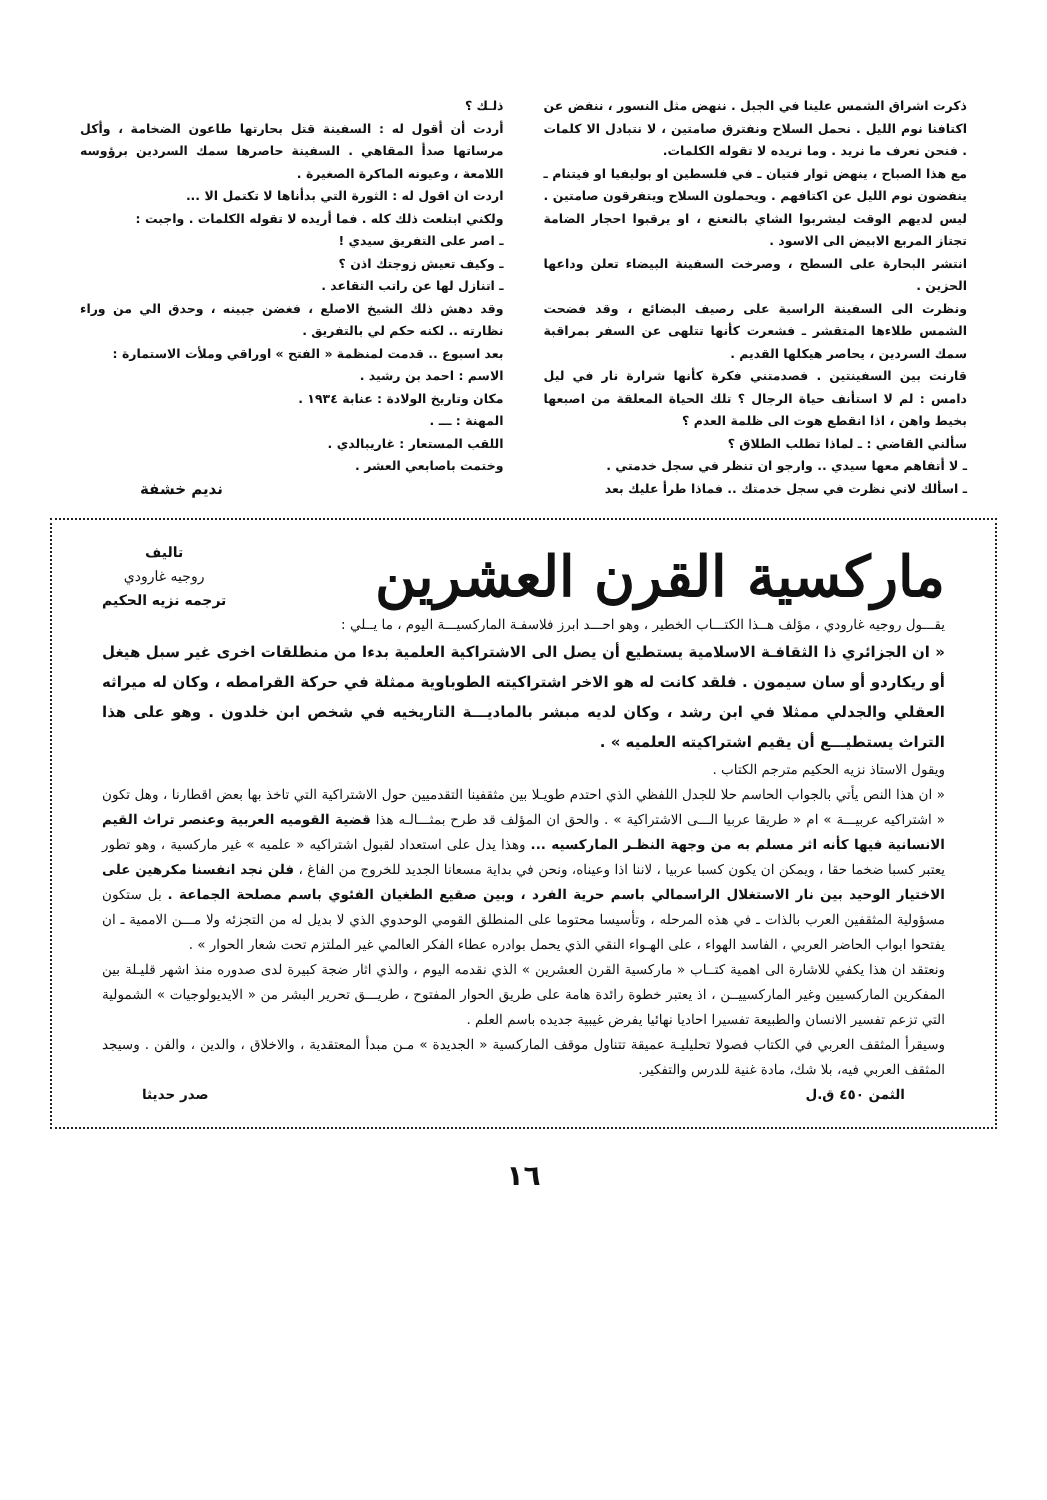ذكرت اشراق الشمس علينا في الجبل . ننهض مثل النسور ، ننفض عن اكتافنا نوم الليل . نحمل السلاح ونفترق صامتين ، لا نتبادل الا كلمات . فنحن نعرف ما نريد . وما نريده لا تقوله الكلمات.
مع هذا الصباح ، ينهض ثوار فتيان ـ في فلسطين او بوليفيا او فيتنام ـ ينفضون نوم الليل عن اكتافهم . ويحملون السلاح ويتفرقون صامتين . ليس لديهم الوقت ليشربوا الشاي بالنعنع ، او يرقبوا احجار الضامة تجتاز المربع الابيض الى الاسود .
انتشر البحارة على السطح ، وصرخت السفينة البيضاء تعلن وداعها الحزين .
ونظرت الى السفينة الراسية على رصيف البضائع ، وقد فضحت الشمس طلاءها المتقشر ـ فشعرت كأنها تتلهى عن السفر بمراقبة سمك السردين ، يحاصر هيكلها القديم .
قارنت بين السفينتين . فصدمتني فكرة كأنها شرارة نار في ليل دامس : لم لا استأنف حياة الرجال ؟ تلك الحياة المعلقة من اصبعها بخيط واهن ، اذا انقطع هوت الى ظلمة العدم ؟
سألني القاضي : ـ لماذا تطلب الطلاق ؟
ـ لا أتفاهم معها سيدي .. وارجو ان تنظر في سجل خدمتي .
ـ اسألك لاني نظرت في سجل خدمتك .. فماذا طرأ عليك بعد
ذلـك ؟
أردت أن أقول له : السفينة قتل بحارتها طاعون الضخامة ، وأكل مرساتها صدأ المقاهي . السفينة حاصرها سمك السردين برؤوسه اللامعة ، وعيونه الماكرة الصغيرة .
اردت ان اقول له : الثورة التي بدأناها لا تكتمل الا ...
ولكني ابتلعت ذلك كله . فما أريده لا تقوله الكلمات . واجبت :
ـ اصر على التفريق سيدي !
ـ وكيف تعيش زوجتك اذن ؟
ـ اتنازل لها عن راتب التقاعد .
وقد دهش ذلك الشيخ الاصلع ، فغضن جبينه ، وحدق الي من وراء نظارته .. لكنه حكم لي بالتفريق .
بعد اسبوع .. قدمت لمنظمة « الفتح » اوراقي وملأت الاستمارة :
الاسم : احمد بن رشيد .
مكان وتاريخ الولادة : عنابة ١٩٣٤ .
المهنة : ـــ .
اللقب المستعار : غاريبالدي .
وختمت باصابعي العشر .
نديم خشفة
ماركسية القرن العشرين
تاليف
روجيه غارودي
ترجمه نزيه الحكيم
يقـــول روجيه غارودي ، مؤلف هــذا الكتـــاب الخطير ، وهو احـــد ابرز فلاسفـة الماركسيـــة اليوم ، ما يــلي :
« ان الجزائري ذا الثقافـة الاسلامية يستطيع أن يصل الى الاشتراكية العلمية بدءا من منطلقات اخرى غير سبل هيغل أو ريكاردو أو سان سيمون . فلقد كانت له هو الاخر اشتراكيته الطوباوية ممثلة في حركة القرامطه ، وكان له ميراثه العقلي والجدلي ممثلا في ابن رشد ، وكان لديه مبشر بالماديـــة التاريخيه في شخص ابن خلدون . وهو على هذا التراث يستطيـــع أن يقيم اشتراكيته العلميه » .
ويقول الاستاذ نزيه الحكيم مترجم الكتاب .
« ان هذا النص يأتي بالجواب الحاسم حلا للجدل اللفظي الذي احتدم طويـلا بين مثقفينا التقدميين حول الاشتراكية التي تاخذ بها بعض اقطارنا ، وهل تكون « اشتراكيه عربيـــة » ام « طريقا عربيا الـــى الاشتراكية » . والحق ان المؤلف قد طرح بمثـــالـه هذا قضية القوميه العربية وعنصر تراث القيم الانسانية فيها كأنه اثر مسلم به من وجهة النظـر الماركسيه ... وهذا يدل على استعداد لقبول اشتراكيه « علميه » غير ماركسية ، وهو تطور يعتبر كسبا ضخما حقا ، ويمكن ان يكون كسبا عربيا ، لاننا اذا وعيناه، ونحن في بداية مسعانا الجديد للخروج من الفاغ ، فلن نجد انفسنا مكرهين على الاختيار الوحيد بين نار الاستغلال الراسمالي باسم حرية الفرد ، وبين صقيع الطغيان الفئوي باسم مصلحة الجماعة . بل ستكون مسؤولية المثقفين العرب بالذات ـ في هذه المرحله ، وتأسيسا محتوما على المنطلق القومي الوحدوي الذي لا بديل له من التجزئه ولا مـــن الاممية ـ ان يفتحوا ابواب الحاضر العربي ، الفاسد الهواء ، على الهـواء النقي الذي يحمل بوادره عطاء الفكر العالمي غير الملتزم تحت شعار الحوار » .
ونعتقد ان هذا يكفي للاشارة الى اهمية كتــاب « ماركسية القرن العشرين » الذي نقدمه اليوم ، والذي اثار ضجة كبيرة لدى صدوره منذ اشهر قليـلة بين المفكرين الماركسيين وغير الماركسييــن ، اذ يعتبر خطوة رائدة هامة على طريق الحوار المفتوح ، طريـــق تحرير البشر من « الايديولوجيات » الشمولية التي تزعم تفسير الانسان والطبيعة تفسيرا احاديا نهائيا يفرض غيبية جديده باسم العلم .
وسيقرأ المثقف العربي في الكتاب فصولا تحليليـة عميقة تتناول موقف الماركسية « الجديدة » مـن مبدأ المعتقدية ، والاخلاق ، والدين ، والفن . وسيجد المثقف العربي فيه، بلا شك، مادة غنية للدرس والتفكير.
الثمن ٤٥٠ ق.ل صدر حديثا
١٦